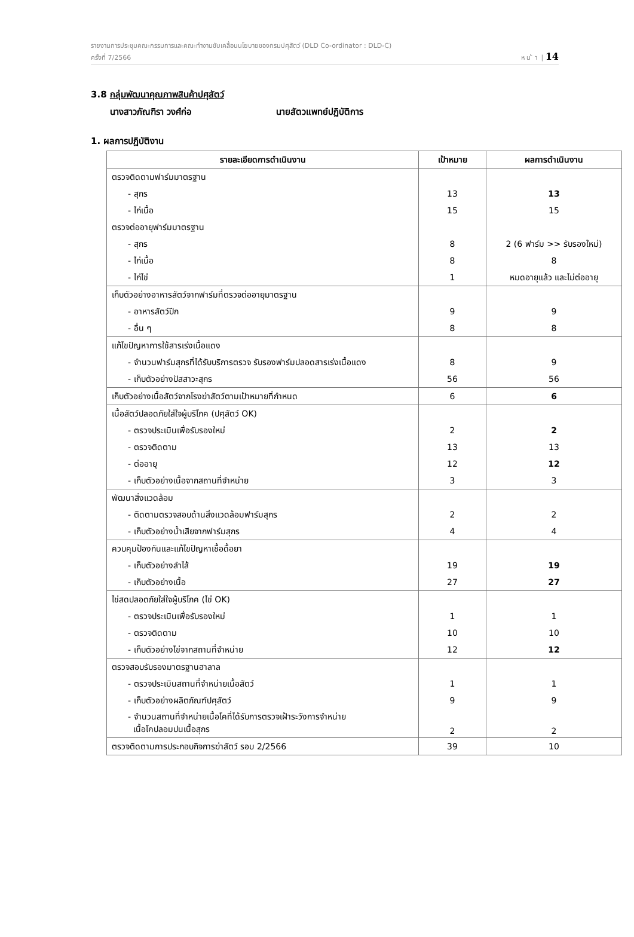รายงานการประชุมคณะกรรมการและคณะทำงานขับเคลื่อนนโยบายของกรมปศุสัตว์ (DLD Co-ordinator : DLD-C)
ครั้งที่ 7/2566 ห น ้ า | 14
3.8 กลุ่มพัฒนาคุณภาพสินค้าปศุสัตว์
นางสาวภัณฑิรา วงศ์ก่อ นายสัตวแพทย์ปฏิบัติการ
1. ผลการปฏิบัติงาน
| รายละเอียดการดำเนินงาน | เป้าหมาย | ผลการดำเนินงาน |
| --- | --- | --- |
| ตรวจติดตามฟาร์มมาตรฐาน | | |
| - สุกร | 13 | 13 |
| - ไก่เนื้อ | 15 | 15 |
| ตรวจต่ออายุฟาร์มมาตรฐาน | | |
| - สุกร | 8 | 2 (6 ฟาร์ม >> รับรองใหม่) |
| - ไก่เนื้อ | 8 | 8 |
| - ไก่ไข่ | 1 | หมดอายุแล้ว และไม่ต่ออายุ |
| เก็บตัวอย่างอาหารสัตว์จากฟาร์มที่ตรวจต่ออายุมาตรฐาน | | |
| - อาหารสัตว์ปีก | 9 | 9 |
| - อื่น ๆ | 8 | 8 |
| แก้ไขปัญหาการใช้สารเร่งเนื้อแดง | | |
| - จำนวนฟาร์มสุกรที่ได้รับบริการตรวจ รับรองฟาร์มปลอดสารเร่งเนื้อแดง | 8 | 9 |
| - เก็บตัวอย่างปัสสาวะสุกร | 56 | 56 |
| เก็บตัวอย่างเนื้อสัตว์จากโรงฆ่าสัตว์ตามเป้าหมายที่กำหนด | 6 | 6 |
| เนื้อสัตว์ปลอดภัยใส่ใจผู้บริโภค (ปศุสัตว์ OK) | | |
| - ตรวจประเมินเพื่อรับรองใหม่ | 2 | 2 |
| - ตรวจติดตาม | 13 | 13 |
| - ต่ออายุ | 12 | 12 |
| - เก็บตัวอย่างเนื้อจากสถานที่จำหน่าย | 3 | 3 |
| พัฒนาสิ่งแวดล้อม | | |
| - ติดตามตรวจสอบด้านสิ่งแวดล้อมฟาร์มสุกร | 2 | 2 |
| - เก็บตัวอย่างน้ำเสียจากฟาร์มสุกร | 4 | 4 |
| ควบคุมป้องกันและแก้ไขปัญหาเชื้อดื้อยา | | |
| - เก็บตัวอย่างลำไส้ | 19 | 19 |
| - เก็บตัวอย่างเนื้อ | 27 | 27 |
| ไข่สดปลอดภัยใส่ใจผู้บริโภค (ไข่ OK) | | |
| - ตรวจประเมินเพื่อรับรองใหม่ | 1 | 1 |
| - ตรวจติดตาม | 10 | 10 |
| - เก็บตัวอย่างไข่จากสถานที่จำหน่าย | 12 | 12 |
| ตรวจสอบรับรองมาตรฐานฮาลาล | | |
| - ตรวจประเมินสถานที่จำหน่ายเนื้อสัตว์ | 1 | 1 |
| - เก็บตัวอย่างผลิตภัณฑ์ปศุสัตว์ | 9 | 9 |
| - จำนวนสถานที่จำหน่ายเนื้อโคที่ได้รับการตรวจเฝ้าระวังการจำหน่าย เนื้อโคปลอมปนเนื้อสุกร | 2 | 2 |
| ตรวจติดตามการประกอบกิจการฆ่าสัตว์ รอบ 2/2566 | 39 | 10 |